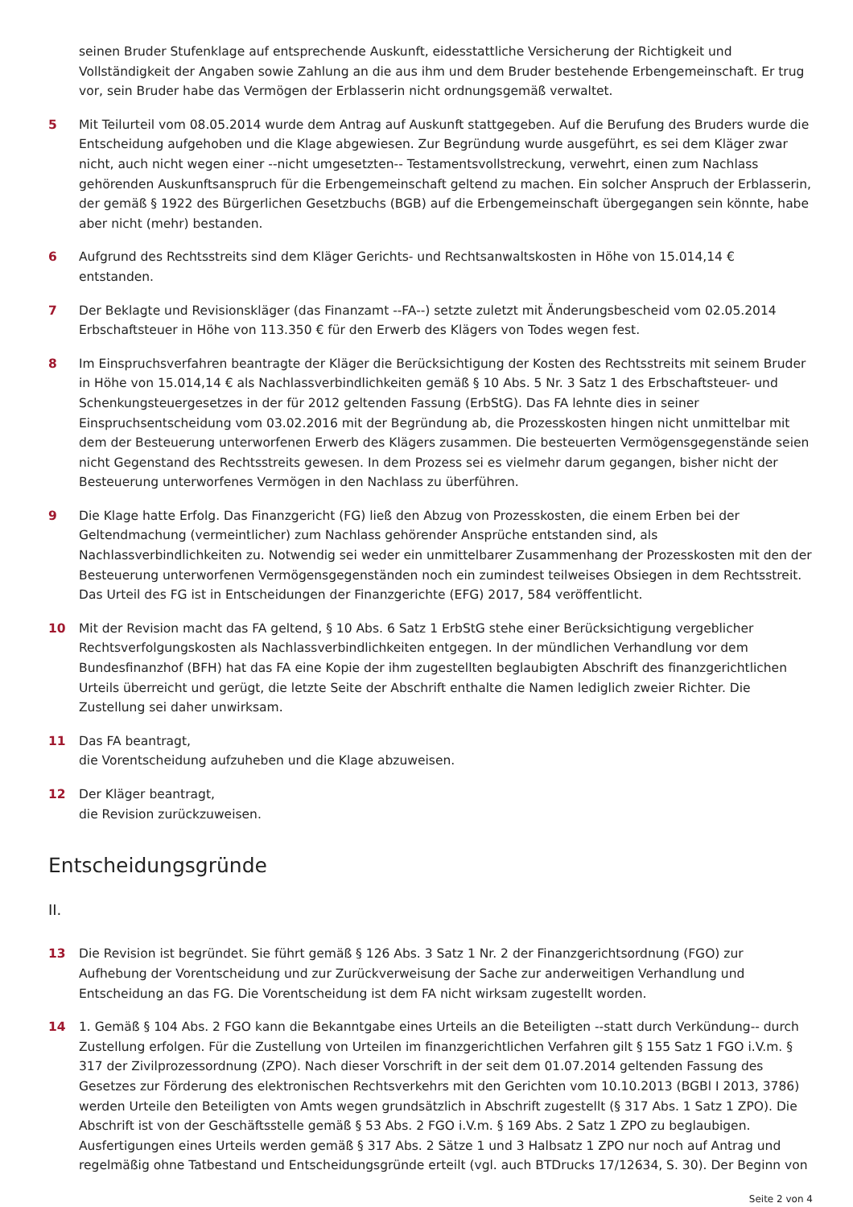seinen Bruder Stufenklage auf entsprechende Auskunft, eidesstattliche Versicherung der Richtigkeit und Vollständigkeit der Angaben sowie Zahlung an die aus ihm und dem Bruder bestehende Erbengemeinschaft. Er trug vor, sein Bruder habe das Vermögen der Erblasserin nicht ordnungsgemäß verwaltet.
5 Mit Teilurteil vom 08.05.2014 wurde dem Antrag auf Auskunft stattgegeben. Auf die Berufung des Bruders wurde die Entscheidung aufgehoben und die Klage abgewiesen. Zur Begründung wurde ausgeführt, es sei dem Kläger zwar nicht, auch nicht wegen einer --nicht umgesetzten-- Testamentsvollstreckung, verwehrt, einen zum Nachlass gehörenden Auskunftsanspruch für die Erbengemeinschaft geltend zu machen. Ein solcher Anspruch der Erblasserin, der gemäß § 1922 des Bürgerlichen Gesetzbuchs (BGB) auf die Erbengemeinschaft übergegangen sein könnte, habe aber nicht (mehr) bestanden.
6 Aufgrund des Rechtsstreits sind dem Kläger Gerichts- und Rechtsanwaltskosten in Höhe von 15.014,14 € entstanden.
7 Der Beklagte und Revisionskläger (das Finanzamt --FA--) setzte zuletzt mit Änderungsbescheid vom 02.05.2014 Erbschaftsteuer in Höhe von 113.350 € für den Erwerb des Klägers von Todes wegen fest.
8 Im Einspruchsverfahren beantragte der Kläger die Berücksichtigung der Kosten des Rechtsstreits mit seinem Bruder in Höhe von 15.014,14 € als Nachlassverbindlichkeiten gemäß § 10 Abs. 5 Nr. 3 Satz 1 des Erbschaftsteuer- und Schenkungsteuergesetzes in der für 2012 geltenden Fassung (ErbStG). Das FA lehnte dies in seiner Einspruchsentscheidung vom 03.02.2016 mit der Begründung ab, die Prozesskosten hingen nicht unmittelbar mit dem der Besteuerung unterworfenen Erwerb des Klägers zusammen. Die besteuerten Vermögensgegenstände seien nicht Gegenstand des Rechtsstreits gewesen. In dem Prozess sei es vielmehr darum gegangen, bisher nicht der Besteuerung unterworfenes Vermögen in den Nachlass zu überführen.
9 Die Klage hatte Erfolg. Das Finanzgericht (FG) ließ den Abzug von Prozesskosten, die einem Erben bei der Geltendmachung (vermeintlicher) zum Nachlass gehörender Ansprüche entstanden sind, als Nachlassverbindlichkeiten zu. Notwendig sei weder ein unmittelbarer Zusammenhang der Prozesskosten mit den der Besteuerung unterworfenen Vermögensgegenständen noch ein zumindest teilweises Obsiegen in dem Rechtsstreit. Das Urteil des FG ist in Entscheidungen der Finanzgerichte (EFG) 2017, 584 veröffentlicht.
10 Mit der Revision macht das FA geltend, § 10 Abs. 6 Satz 1 ErbStG stehe einer Berücksichtigung vergeblicher Rechtsverfolgungskosten als Nachlassverbindlichkeiten entgegen. In der mündlichen Verhandlung vor dem Bundesfinanzhof (BFH) hat das FA eine Kopie der ihm zugestellten beglaubigten Abschrift des finanzgerichtlichen Urteils überreicht und gerügt, die letzte Seite der Abschrift enthalte die Namen lediglich zweier Richter. Die Zustellung sei daher unwirksam.
11 Das FA beantragt,
die Vorentscheidung aufzuheben und die Klage abzuweisen.
12 Der Kläger beantragt,
die Revision zurückzuweisen.
Entscheidungsgründe
II.
13 Die Revision ist begründet. Sie führt gemäß § 126 Abs. 3 Satz 1 Nr. 2 der Finanzgerichtsordnung (FGO) zur Aufhebung der Vorentscheidung und zur Zurückverweisung der Sache zur anderweitigen Verhandlung und Entscheidung an das FG. Die Vorentscheidung ist dem FA nicht wirksam zugestellt worden.
14 1. Gemäß § 104 Abs. 2 FGO kann die Bekanntgabe eines Urteils an die Beteiligten --statt durch Verkündung-- durch Zustellung erfolgen. Für die Zustellung von Urteilen im finanzgerichtlichen Verfahren gilt § 155 Satz 1 FGO i.V.m. § 317 der Zivilprozessordnung (ZPO). Nach dieser Vorschrift in der seit dem 01.07.2014 geltenden Fassung des Gesetzes zur Förderung des elektronischen Rechtsverkehrs mit den Gerichten vom 10.10.2013 (BGBl I 2013, 3786) werden Urteile den Beteiligten von Amts wegen grundsätzlich in Abschrift zugestellt (§ 317 Abs. 1 Satz 1 ZPO). Die Abschrift ist von der Geschäftsstelle gemäß § 53 Abs. 2 FGO i.V.m. § 169 Abs. 2 Satz 1 ZPO zu beglaubigen. Ausfertigungen eines Urteils werden gemäß § 317 Abs. 2 Sätze 1 und 3 Halbsatz 1 ZPO nur noch auf Antrag und regelmäßig ohne Tatbestand und Entscheidungsgründe erteilt (vgl. auch BTDrucks 17/12634, S. 30). Der Beginn von
Seite 2 von 4